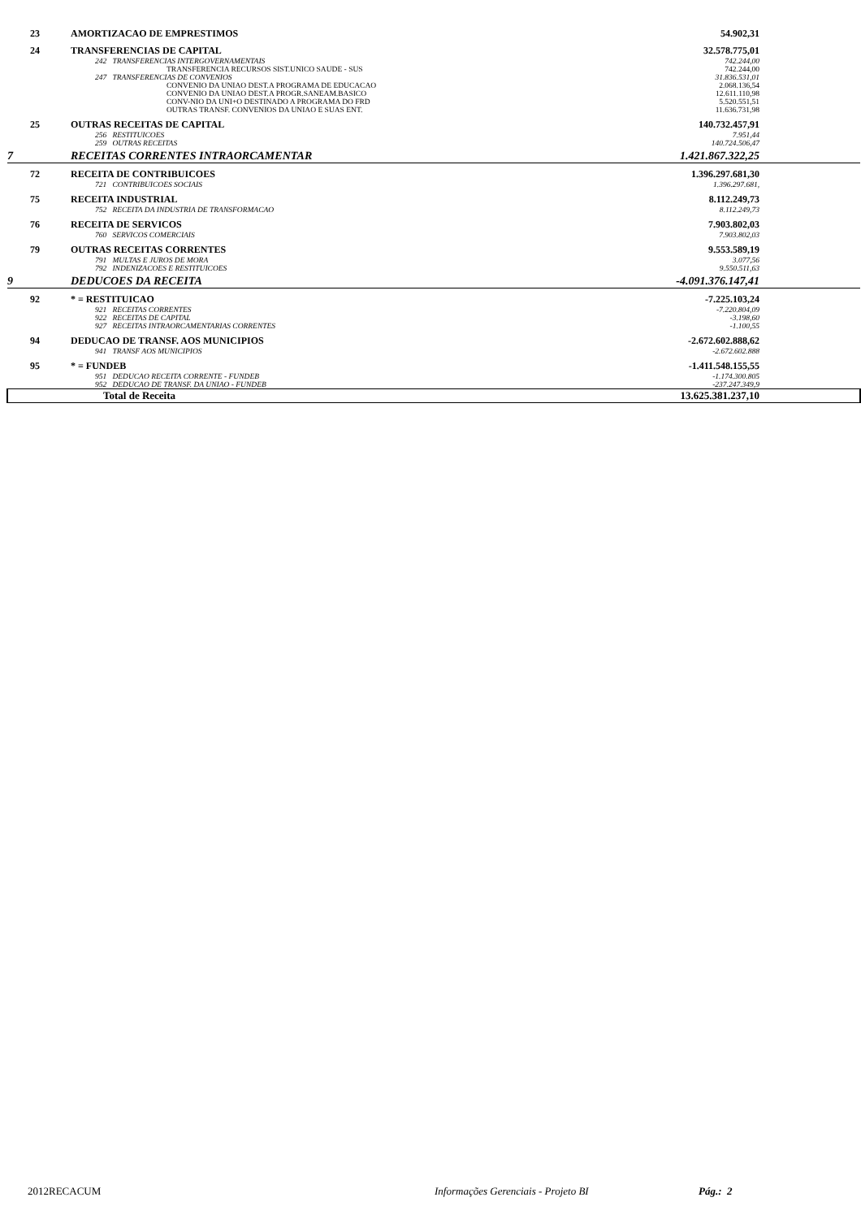| | 23 | AMORTIZACAO DE EMPRESTIMOS | 54.902,31 | |
| | 24 | TRANSFERENCIAS DE CAPITAL | 32.578.775,01 | |
| | | 242 TRANSFERENCIAS INTERGOVERNAMENTAIS | 742.244,00 | |
| | | TRANSFERENCIA RECURSOS SIST.UNICO SAUDE - SUS | 742.244,00 | |
| | | 247 TRANSFERENCIAS DE CONVENIOS | 31.836.531,01 | |
| | | CONVENIO DA UNIAO DEST.A PROGRAMA DE EDUCACAO | 2.068.136,54 | |
| | | CONVENIO DA UNIAO DEST.A PROGR.SANEAM.BASICO | 12.611.110,98 | |
| | | CONV-NIO DA UNI+O DESTINADO A PROGRAMA DO FRD | 5.520.551,51 | |
| | | OUTRAS TRANSF. CONVENIOS DA UNIAO E SUAS ENT. | 11.636.731,98 | |
| | 25 | OUTRAS RECEITAS DE CAPITAL | 140.732.457,91 | |
| | | 256 RESTITUICOES | 7.951,44 | |
| | | 259 OUTRAS RECEITAS | 140.724.506,47 | |
| 7 | | RECEITAS CORRENTES INTRAORCAMENTAR | 1.421.867.322,25 | |
| | 72 | RECEITA DE CONTRIBUICOES | 1.396.297.681,30 | |
| | | 721 CONTRIBUICOES SOCIAIS | 1.396.297.681, | |
| | 75 | RECEITA INDUSTRIAL | 8.112.249,73 | |
| | | 752 RECEITA DA INDUSTRIA DE TRANSFORMACAO | 8.112.249,73 | |
| | 76 | RECEITA DE SERVICOS | 7.903.802,03 | |
| | | 760 SERVICOS COMERCIAIS | 7.903.802,03 | |
| | 79 | OUTRAS RECEITAS CORRENTES | 9.553.589,19 | |
| | | 791 MULTAS E JUROS DE MORA | 3.077,56 | |
| | | 792 INDENIZACOES E RESTITUICOES | 9.550.511,63 | |
| 9 | | DEDUCOES DA RECEITA | -4.091.376.147,41 | |
| | 92 | * = RESTITUICAO | -7.225.103,24 | |
| | | 921 RECEITAS CORRENTES | -7.220.804,09 | |
| | | 922 RECEITAS DE CAPITAL | -3.198,60 | |
| | | 927 RECEITAS INTRAORCAMENTARIAS CORRENTES | -1.100,55 | |
| | 94 | DEDUCAO DE TRANSF. AOS MUNICIPIOS | -2.672.602.888,62 | |
| | | 941 TRANSF AOS MUNICIPIOS | -2.672.602.888 | |
| | 95 | * = FUNDEB | -1.411.548.155,55 | |
| | | 951 DEDUCAO RECEITA CORRENTE - FUNDEB | -1.174.300.805 | |
| | | 952 DEDUCAO DE TRANSF. DA UNIAO - FUNDEB | -237.247.349,9 | |
| | | Total de Receita | 13.625.381.237,10 | |
2012RECACUM
Informações Gerenciais - Projeto BI
Pág.: 2